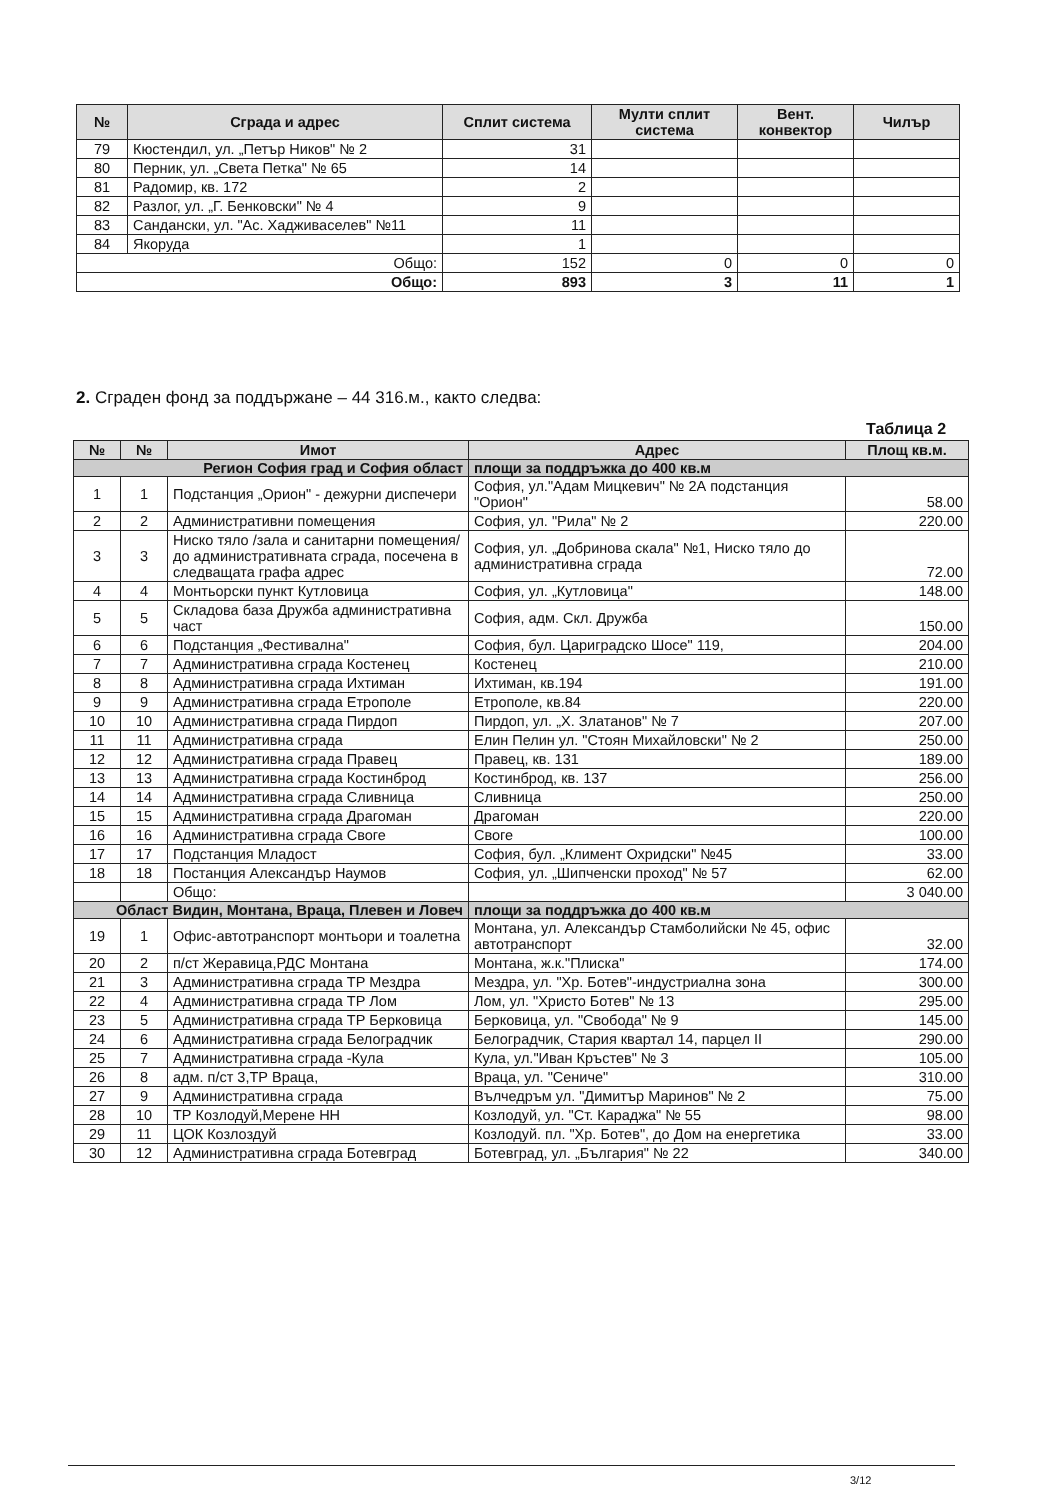| № | Сграда и адрес | Сплит система | Мулти сплит система | Вент. конвектор | Чилър |
| --- | --- | --- | --- | --- | --- |
| 79 | Кюстендил, ул. „Петър Ников" № 2 | 31 | | | |
| 80 | Перник, ул. „Света Петка" № 65 | 14 | | | |
| 81 | Радомир, кв. 172 | 2 | | | |
| 82 | Разлог, ул. „Г. Бенковски" № 4 | 9 | | | |
| 83 | Сандански, ул. "Ас. Хадживаселев" №11 | 11 | | | |
| 84 | Якоруда | 1 | | | |
| Общо: | | 152 | 0 | 0 | 0 |
| Общо: | | 893 | 3 | 11 | 1 |
2. Сграден фонд за поддържане – 44 316.м., както следва:
Таблица 2
| № | № | Имот | Адрес | Площ кв.м. |
| --- | --- | --- | --- | --- |
| Регион София град и София област | | | площи за поддръжка до 400 кв.м | |
| 1 | 1 | Подстанция „Орион" - дежурни диспечери | София, ул."Адам Мицкевич" № 2А подстанция "Орион" | 58.00 |
| 2 | 2 | Административни помещения | София, ул. "Рила" № 2 | 220.00 |
| 3 | 3 | Ниско тяло /зала и санитарни помещения/ до административната сграда, посечена в следващата графа адрес | София, ул. „Добринова скала" №1, Ниско тяло до административна сграда | 72.00 |
| 4 | 4 | Монтьорски пункт Кутловица | София, ул. „Кутловица" | 148.00 |
| 5 | 5 | Складова база Дружба административна част | София, адм. Скл. Дружба | 150.00 |
| 6 | 6 | Подстанция „Фестивална" | София, бул. Цариградско Шосе" 119, | 204.00 |
| 7 | 7 | Административна сграда Костенец | Костенец | 210.00 |
| 8 | 8 | Административна сграда Ихтиман | Ихтиман, кв.194 | 191.00 |
| 9 | 9 | Административна сграда Етрополе | Етрополе, кв.84 | 220.00 |
| 10 | 10 | Административна сграда Пирдоп | Пирдоп, ул. „Х. Златанов" № 7 | 207.00 |
| 11 | 11 | Административна сграда | Елин Пелин ул. "Стоян Михайловски" № 2 | 250.00 |
| 12 | 12 | Административна сграда Правец | Правец, кв. 131 | 189.00 |
| 13 | 13 | Административна сграда Костинброд | Костинброд, кв. 137 | 256.00 |
| 14 | 14 | Административна сграда Сливница | Сливница | 250.00 |
| 15 | 15 | Административна сграда Драгоман | Драгоман | 220.00 |
| 16 | 16 | Административна сграда Своге | Своге | 100.00 |
| 17 | 17 | Подстанция Младост | София, бул. „Климент Охридски" №45 | 33.00 |
| 18 | 18 | Постанция Александър Наумов | София, ул. „Шипченски проход" № 57 | 62.00 |
| | | Общо: | | 3 040.00 |
| Област Видин, Монтана, Враца, Плевен и Ловеч | | | площи за поддръжка до 400 кв.м | |
| 19 | 1 | Офис-автотранспорт монтьори и тоалетна | Монтана, ул. Александър Стамболийски № 45, офис автотранспорт | 32.00 |
| 20 | 2 | п/ст Жеравица,РДС Монтана | Монтана, ж.к."Плиска" | 174.00 |
| 21 | 3 | Административна сграда ТР Мездра | Мездра, ул. "Хр. Ботев"-индустриална зона | 300.00 |
| 22 | 4 | Административна сграда ТР Лом | Лом, ул. "Христо Ботев" № 13 | 295.00 |
| 23 | 5 | Административна сграда ТР Берковица | Берковица, ул. "Свобода" № 9 | 145.00 |
| 24 | 6 | Административна сграда Белоградчик | Белоградчик, Стария квартал 14, парцел II | 290.00 |
| 25 | 7 | Административна сграда -Кула | Кула, ул."Иван Кръстев" № 3 | 105.00 |
| 26 | 8 | адм. п/ст 3,ТР Враца, | Враца, ул. "Сениче" | 310.00 |
| 27 | 9 | Административна сграда | Вълчедръм ул. "Димитър Маринов" № 2 | 75.00 |
| 28 | 10 | ТР Козлодуй,Мерене НН | Козлодуй, ул. "Ст. Караджа" № 55 | 98.00 |
| 29 | 11 | ЦОК Козлоздуй | Козлодуй. пл. "Хр. Ботев", до Дом на енергетика | 33.00 |
| 30 | 12 | Административна сграда Ботевград | Ботевград, ул. „България" № 22 | 340.00 |
3/12